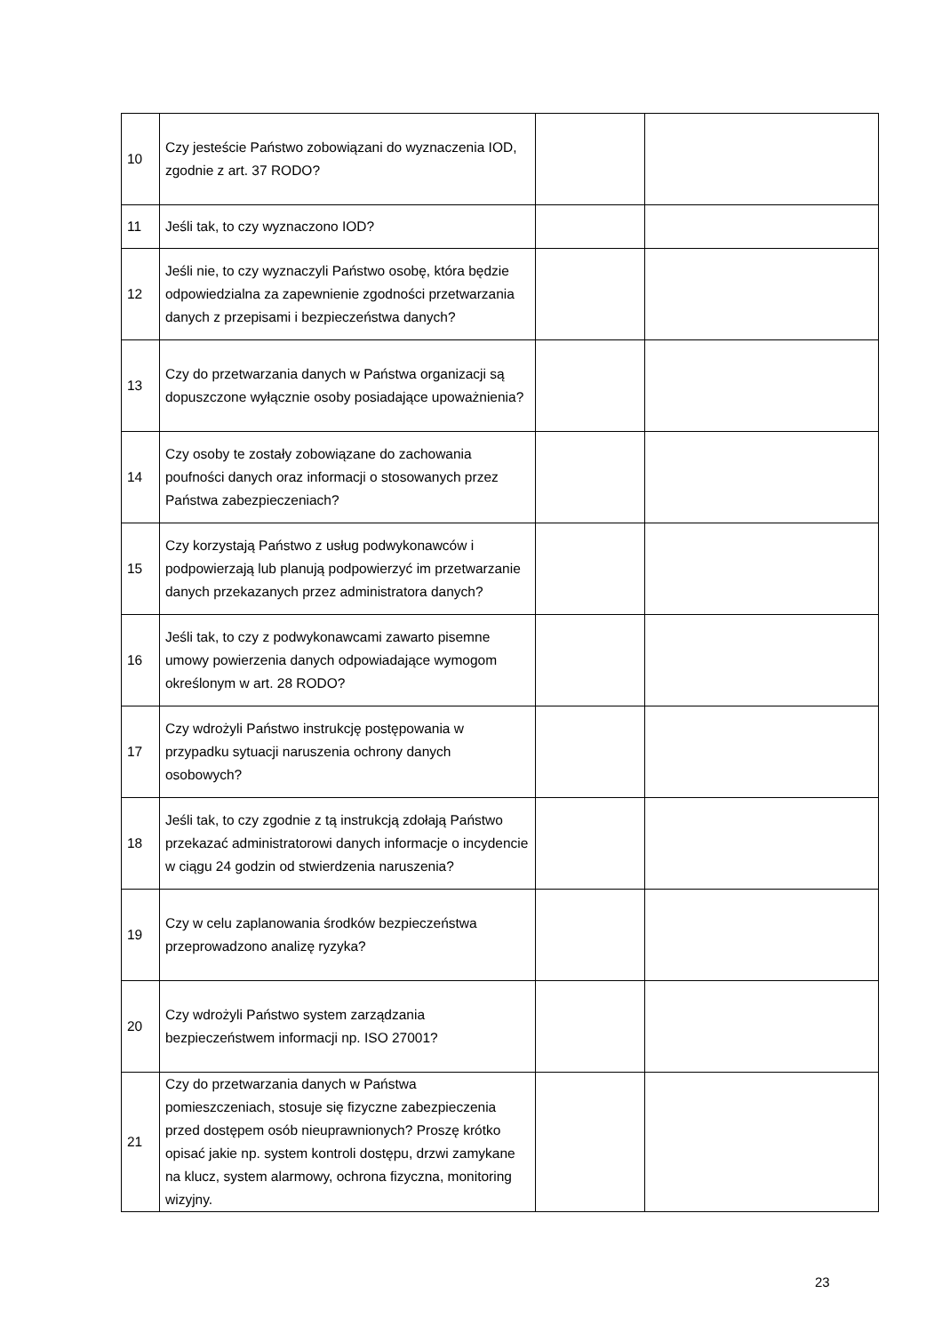| 10 | Czy jesteście Państwo zobowiązani do wyznaczenia IOD, zgodnie z art. 37 RODO? | | |
| 11 | Jeśli tak, to czy wyznaczono IOD? | | |
| 12 | Jeśli nie, to czy wyznaczyli Państwo osobę, która będzie odpowiedzialna za zapewnienie zgodności przetwarzania danych z przepisami i bezpieczeństwa danych? | | |
| 13 | Czy do przetwarzania danych w Państwa organizacji są dopuszczone wyłącznie osoby posiadające upoważnienia? | | |
| 14 | Czy osoby te zostały zobowiązane do zachowania poufności danych oraz informacji o stosowanych przez Państwa zabezpieczeniach? | | |
| 15 | Czy korzystają Państwo z usług podwykonawców i podpowierzają lub planują podpowierzyć im przetwarzanie danych przekazanych przez administratora danych? | | |
| 16 | Jeśli tak, to czy z podwykonawcami zawarto pisemne umowy powierzenia danych odpowiadające wymogom określonym w art. 28 RODO? | | |
| 17 | Czy wdrożyli Państwo instrukcję postępowania w przypadku sytuacji naruszenia ochrony danych osobowych? | | |
| 18 | Jeśli tak, to czy zgodnie z tą instrukcją zdołają Państwo przekazać administratorowi danych informacje o incydencie w ciągu 24 godzin od stwierdzenia naruszenia? | | |
| 19 | Czy w celu zaplanowania środków bezpieczeństwa przeprowadzono analizę ryzyka? | | |
| 20 | Czy wdrożyli Państwo system zarządzania bezpieczeństwem informacji np. ISO 27001? | | |
| 21 | Czy do przetwarzania danych w Państwa pomieszczeniach, stosuje się fizyczne zabezpieczenia przed dostępem osób nieuprawnionych? Proszę krótko opisać jakie np. system kontroli dostępu, drzwi zamykane na klucz, system alarmowy, ochrona fizyczna, monitoring wizyjny. | | |
23